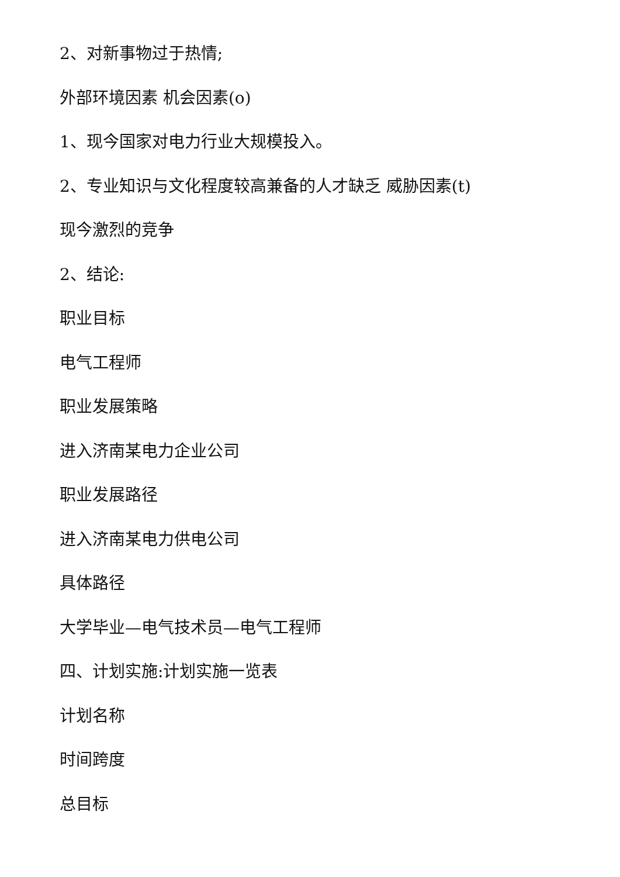2、对新事物过于热情;
外部环境因素 机会因素(o)
1、现今国家对电力行业大规模投入。
2、专业知识与文化程度较高兼备的人才缺乏 威胁因素(t)
现今激烈的竞争
2、结论:
职业目标
电气工程师
职业发展策略
进入济南某电力企业公司
职业发展路径
进入济南某电力供电公司
具体路径
大学毕业—电气技术员—电气工程师
四、计划实施:计划实施一览表
计划名称
时间跨度
总目标